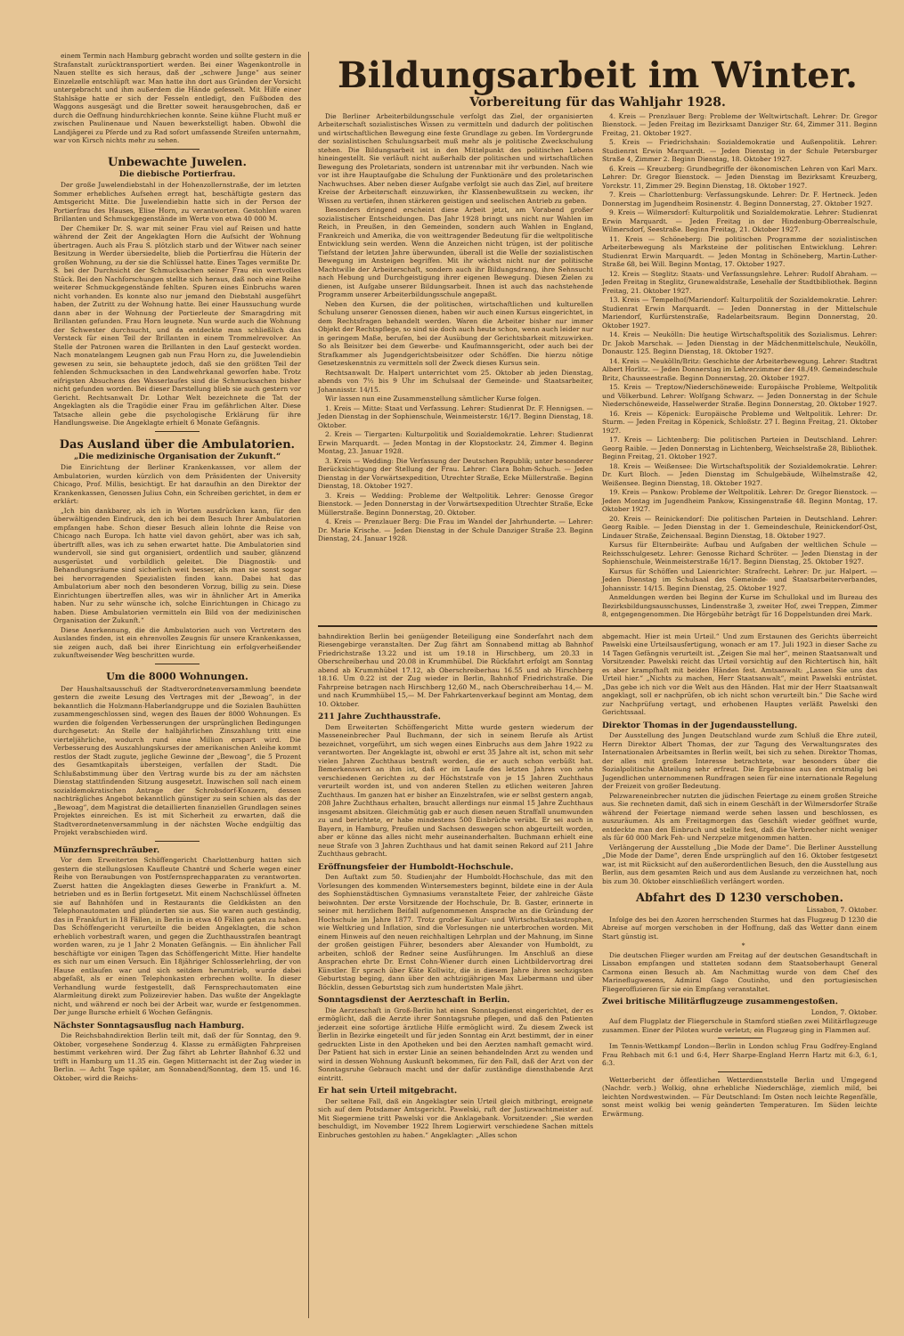einem Termin nach Hamburg gebracht worden und sollte gestern in die Strafanstalt zurücktransportiert werden. Bei einer Wagenkontrolle in Nauen stellte es sich heraus, daß der „schwere Junge“ aus seiner Einzelzelle entschlüpft war. Man hatte ihn dort aus Gründen der Vorsicht untergebracht und ihm außerdem die Hände gefesselt. Mit Hilfe einer Stahlsäge hatte er sich der Fesseln entledigt, den Fußboden des Waggons ausgesägt und die Bretter soweit herausgebrochen, daß er durch die Oeffnung hindurchkriechen konnte. Seine kühne Flucht muß er zwischen Paulinenaue und Nauen bewerkstelligt haben. Obwohl die Landjägerei zu Pferde und zu Rad sofort umfassende Streifen unternahm, war von Kirsch nichts mehr zu sehen.
Unbewachte Juwelen.
Die diebische Portierfrau.
Der große Juwelendiebstahl in der Hohenzollernstraße, der im letzten Sommer erhebliches Aufsehen erregt hat, beschäftigte gestern das Amtsgericht Mitte. Die Juwelendiebin hatte sich in der Person der Portierfrau des Hauses, Elise Horn, zu verantworten. Gestohlen waren Brillanten und Schmuckgegenstände im Werte von etwa 40 000 M.
Der Chemiker Dr. S. war mit seiner Frau viel auf Reisen und hatte während der Zeit der Angeklagten Horn die Aufsicht der Wohnung übertragen. Auch als Frau S. plötzlich starb und der Witwer nach seiner Besitzung in Werder übersiedelte, blieb die Portierfrau die Hüterin der großen Wohnung, zu der sie die Schlüssel hatte. Eines Tages vermißte Dr. S. bei der Durchsicht der Schmucksachen seiner Frau ein wertvolles Stück. Bei den Nachforschungen stellte sich heraus, daß noch eine Reihe weiterer Schmuckgegenstände fehlten. Spuren eines Einbruchs waren nicht vorhanden. Es konnte also nur jemand den Diebstahl ausgeführt haben, der Zutritt zu der Wohnung hatte. Bei einer Haussuchung wurde dann aber in der Wohnung der Portierleute der Smaragdring mit Brillanten gefunden. Frau Horn leugnete. Nun wurde auch die Wohnung der Schwester durchsucht, und da entdeckte man schließlich das Versteck für einen Teil der Brillanten in einem Trommelrevolver. An Stelle der Patronen waren die Brillanten in den Lauf gesteckt worden. Nach monatelangem Leugnen gab nun Frau Horn zu, die Juwelendiebin gewesen zu sein, sie behauptete jedoch, daß sie den größten Teil der fehlenden Schmucksachen in den Landwehrkanal geworfen habe. Trotz eifrigsten Absuchens des Wasserlaufes sind die Schmucksachen bisher nicht gefunden worden. Bei dieser Darstellung blieb sie auch gestern vor Gericht. Rechtsanwalt Dr. Lothar Welt bezeichnete die Tat der Angeklagten als die Tragödie einer Frau im gefährlichen Alter. Diese Tatsache allein gebe die psychologische Erklärung für ihre Handlungsweise. Die Angeklagte erhielt 6 Monate Gefängnis.
Das Ausland über die Ambulatorien.
„Die medizinische Organisation der Zukunft.“
Die Einrichtung der Berliner Krankenkassen, vor allem der Ambulatorien, wurden kürzlich von dem Präsidenten der University Chicago, Prof. Millis, besichtigt. Er hat daraufhin an den Direktor der Krankenkassen, Genossen Julius Cohn, ein Schreiben gerichtet, in dem er erklärt:
„Ich bin dankbarer, als ich in Worten ausdrücken kann, für den überwältigenden Eindruck, den ich bei dem Besuch Ihrer Ambulatorien empfangen habe. Schon dieser Besuch allein lohnte die Reise von Chicago nach Europa. Ich hatte viel davon gehört, aber was ich sah, übertrifft alles, was ich zu sehen erwartet hatte. Die Ambulatorien sind wundervoll, sie sind gut organisiert, ordentlich und sauber, glänzend ausgerüstet und vorbildlich geleitet. Die Diagnostik- und Behandlungsräume sind sicherlich weit besser, als man sie sonst sogar bei hervorragenden Spezialisten finden kann. Dabei hat das Ambulatorium aber noch den besonderen Vorzug, billig zu sein. Diese Einrichtungen übertreffen alles, was wir in ähnlicher Art in Amerika haben. Nur zu sehr wünsche ich, solche Einrichtungen in Chicago zu haben. Diese Ambulatorien vermitteln ein Bild von der medizinischen Organisation der Zukunft.“
Diese Anerkennung, die die Ambulatorien auch von Vertretern des Auslandes finden, ist ein ehrenvolles Zeugnis für unsere Krankenkassen, sie zeigen auch, daß bei ihrer Einrichtung ein erfolgverheißender zukunftweisender Weg beschritten wurde.
Um die 8000 Wohnungen.
Der Haushaltsausschuß der Stadtverordnetenversammlung beendete gestern die zweite Lesung des Vertrages mit der „Bewoag“, in der bekanntlich die Holzmann-Haberlandgruppe und die Sozialen Bauhütten zusammengeschlossen sind, wegen des Baues der 8000 Wohnungen. Es wurden die folgenden Verbesserungen der ursprünglichen Bedingungen durchgesetzt: An Stelle der halbjährlichen Zinszahlung tritt eine vierteljährliche, wodurch rund eine Million erspart wird. Die Verbesserung des Auszahlungskurses der amerikanischen Anleihe kommt restlos der Stadt zugute, jegliche Gewinne der „Bewoag“, die 5 Prozent des Gesamtkapitals übersteigen, verfallen der Stadt. Die Schlußabstimmung über den Vertrag wurde bis zu der am nächsten Dienstag stattfindenden Sitzung ausgesetzt. Inzwischen soll nach einem sozialdemokratischen Antrage der Schrobsdorf-Konzern, dessen nachträgliches Angebot bekanntlich günstiger zu sein schien als das der „Bewoag“, dem Magistrat die detaillierten finanziellen Grundlagen seines Projektes einreichen. Es ist mit Sicherheit zu erwarten, daß die Stadtverordnetenversammlung in der nächsten Woche endgültig das Projekt verabschieden wird.
Münzfernsprechräuber.
Vor dem Erweiterten Schöffengericht Charlottenburg hatten sich gestern die stellungslosen Kaufleute Chantré und Scherle wegen einer Reihe von Beraubungen von Postfernsprechapparaten zu verantworten. Zuerst hatten die Angeklagten dieses Gewerbe in Frankfurt a. M. betrieben und es in Berlin fortgesetzt. Mit einem Nachschlüssel öffneten sie auf Bahnhöfen und in Restaurants die Geldkästen an den Telephonautomaten und plünderten sie aus. Sie waren auch geständig, das in Frankfurt in 18 Fällen, in Berlin in etwa 40 Fällen getan zu haben. Das Schöffengericht verurteilte die beiden Angeklagten, die schon erheblich vorbestraft waren, und gegen die Zuchthausstrafen beantragt worden waren, zu je 1 Jahr 2 Monaten Gefängnis. — Ein ähnlicher Fall beschäftigte vor einigen Tagen das Schöffengericht Mitte. Hier handelte es sich nur um einen Versuch. Ein 18jähriger Schlosserlehrling, der von Hause entlaufen war und sich seitdem herumtrieb, wurde dabei abgefaßt, als er einen Telephonkasten erbrechen wollte. In dieser Verhandlung wurde festgestellt, daß Fernsprechautomaten eine Alarmleitung direkt zum Polizeirevier haben. Das wußte der Angeklagte nicht, und während er noch bei der Arbeit war, wurde er festgenommen. Der junge Bursche erhielt 6 Wochen Gefängnis.
Nächster Sonntagsausflug nach Hamburg.
Die Reichsbahndirektion Berlin teilt mit, daß der für Sonntag, den 9. Oktober, vorgesehene Sonderzug 4. Klasse zu ermäßigten Fahrpreisen bestimmt verkehren wird. Der Zug fährt ab Lehrter Bahnhof 6.32 und trifft in Hamburg um 11.35 ein. Gegen Mitternacht ist der Zug wieder in Berlin. — Acht Tage später, am Sonnabend/Sonntag, dem 15. und 16. Oktober, wird die Reichs-
Bildungsarbeit im Winter.
Vorbereitung für das Wahljahr 1928.
Die Berliner Arbeiterbildungsschule verfolgt das Ziel, der organisierten Arbeiterschaft sozialistisches Wissen zu vermitteln und dadurch der politischen und wirtschaftlichen Bewegung eine feste Grundlage zu geben. Im Vordergrunde der sozialistischen Schulungsarbeit muß mehr als je politische Zweckschulung stehen. Die Bildungsarbeit ist in den Mittelpunkt des politischen Lebens hineingestellt. Sie verläuft nicht außerhalb der politischen und wirtschaftlichen Bewegung des Proletariats, sondern ist untrennbar mit ihr verbunden. Nach wie vor ist ihre Hauptaufgabe die Schulung der Funktionäre und des proletarischen Nachwuchses. Aber neben dieser Aufgabe verfolgt sie auch das Ziel, auf breitere Kreise der Arbeiterschaft einzuwirken, ihr Klassenbewußtsein zu wecken, ihr Wissen zu vertiefen, ihnen stärkeren geistigen und seelischen Antrieb zu geben.
Besonders dringend erscheint diese Arbeit jetzt, am Vorabend großer sozialistischer Entscheidungen. Das Jahr 1928 bringt uns nicht nur Wahlen im Reich, in Preußen, in den Gemeinden, sondern auch Wahlen in England, Frankreich und Amerika, die von weittragender Bedeutung für die weltpolitische Entwicklung sein werden. Wenn die Anzeichen nicht trügen, ist der politische Tiefstand der letzten Jahre überwunden, überall ist die Welle der sozialistischen Bewegung im Ansteigen begriffen. Mit ihr wächst nicht nur der politische Machtwille der Arbeiterschaft, sondern auch ihr Bildungsdrang, ihre Sehnsucht nach Hebung und Durchgeistigung ihrer eigenen Bewegung. Diesen Zielen zu dienen, ist Aufgabe unserer Bildungsarbeit. Ihnen ist auch das nachstehende Programm unserer Arbeiterbildungsschule angepaßt.
Neben den Kursen, die der politischen, wirtschaftlichen und kulturellen Schulung unserer Genossen dienen, haben wir auch einen Kursus eingerichtet, in dem Rechtsfragen behandelt werden. Waren die Arbeiter bisher nur immer Objekt der Rechtspflege, so sind sie doch auch heute schon, wenn auch leider nur in geringem Maße, berufen, bei der Ausübung der Gerichtsbarkeit mitzuwirken. So als Beisitzer bei dem Gewerbe- und Kaufmannsgericht, oder auch bei der Strafkammer als Jugendgerichtsbeisitzer oder Schöffen. Die hierzu nötige Gesetzeskenntnis zu vermitteln soll der Zweck dieses Kursus sein.
Rechtsanwalt Dr. Halpert unterrichtet vom 25. Oktober ab jeden Dienstag, abends von 7½ bis 9 Uhr im Schulsaal der Gemeinde- und Staatsarbeiter, Johannisstr. 14/15.
Wir lassen nun eine Zusammenstellung sämtlicher Kurse folgen.
1. Kreis — Mitte: Staat und Verfassung. Lehrer: Studienrat Dr. F. Hennigsen. — Jeden Dienstag in der Sophienschule, Weinmeisterstr. 16/17. Beginn Dienstag, 18. Oktober.
2. Kreis — Tiergarten: Kulturpolitik und Sozialdemokratie. Lehrer: Studienrat Erwin Marquardt. — Jeden Montag in der Klopstockstr. 24, Zimmer 4. Beginn Montag, 23. Januar 1928.
3. Kreis — Wedding: Die Verfassung der Deutschen Republik; unter besonderer Berücksichtigung der Stellung der Frau. Lehrer: Clara Bohm-Schuch. — Jeden Dienstag in der Vorwärtsexpedition, Utrechter Straße, Ecke Müllerstraße. Beginn Dienstag, 18. Oktober 1927.
3. Kreis — Wedding: Probleme der Weltpolitik. Lehrer: Genosse Gregor Bienstock. — Jeden Donnerstag in der Vorwärtsexpedition Utrechter Straße, Ecke Müllerstraße. Beginn Donnerstag, 20. Oktober.
4. Kreis — Prenzlauer Berg: Die Frau im Wandel der Jahrhunderte. — Lehrer: Dr. Marie Krische. — Jeden Dienstag in der Schule Danziger Straße 23. Beginn Dienstag, 24. Januar 1928.
4. Kreis — Prenzlauer Berg: Probleme der Weltwirtschaft. Lehrer: Dr. Gregor Bienstock. — Jeden Freitag im Bezirksamt Danziger Str. 64, Zimmer 311. Beginn Freitag, 21. Oktober 1927.
5. Kreis — Friedrichshain: Sozialdemokratie und Außenpolitik. Lehrer: Studienrat Erwin Marquardt. — Jeden Dienstag in der Schule Petersburger Straße 4, Zimmer 2. Beginn Dienstag, 18. Oktober 1927.
6. Kreis — Kreuzberg: Grundbegriffe der ökonomischen Lehren von Karl Marx. Lehrer: Dr. Gregor Bienstock. — Jeden Dienstag im Bezirksamt Kreuzberg, Yorckstr. 11, Zimmer 29. Beginn Dienstag, 18. Oktober 1927.
7. Kreis — Charlottenburg: Verfassungskunde. Lehrer: Dr. F. Hertneck. Jeden Donnerstag im Jugendheim Rosinenstr. 4. Beginn Donnerstag, 27. Oktober 1927.
9. Kreis — Wilmersdorf: Kulturpolitik und Sozialdemokratie. Lehrer: Studienrat Erwin Marquardt. — Jeden Freitag in der Hindenburg-Oberrealschule, Wilmersdorf, Seestraße. Beginn Freitag, 21. Oktober 1927.
11. Kreis — Schöneberg: Die politischen Programme der sozialistischen Arbeiterbewegung als Marksteine der politischen Entwicklung. Lehrer: Studienrat Erwin Marquardt. — Jeden Montag in Schöneberg, Martin-Luther-Straße 68, bei Will. Beginn Montag, 17. Oktober 1927.
12. Kreis — Steglitz: Staats- und Verfassungslehre. Lehrer: Rudolf Abraham. — Jeden Freitag in Steglitz, Grunewaldstraße, Lesehalle der Stadtbibliothek. Beginn Freitag, 21. Oktober 1927.
13. Kreis — Tempelhof/Mariendorf: Kulturpolitik der Sozialdemokratie. Lehrer: Studienrat Erwin Marquardt. — Jeden Donnerstag in der Mittelschule Mariendorf, Kurfürstenstraße, Radelarbeitsraum. Beginn Donnerstag, 20. Oktober 1927.
14. Kreis — Neukölln: Die heutige Wirtschaftspolitik des Sozialismus. Lehrer: Dr. Jakob Marschak. — Jeden Dienstag in der Mädchenmittelschule, Neukölln, Donaustr. 125. Beginn Dienstag, 18. Oktober 1927.
14. Kreis — Neukölln/Britz: Geschichte der Arbeiterbewegung. Lehrer: Stadtrat Albert Horlitz. — Jeden Donnerstag im Lehrerzimmer der 48./49. Gemeindeschule Britz, Chausseestraße. Beginn Donnerstag, 20. Oktober 1927.
15. Kreis — Treptow/Niederschöneweide: Europäische Probleme, Weltpolitik und Völkerbund. Lehrer: Wolfgang Schwarz. — Jeden Donnerstag in der Schule Niederschöneweide, Hasselwerder Straße. Beginn Donnerstag, 20. Oktober 1927.
16. Kreis — Köpenick: Europäische Probleme und Weltpolitik. Lehrer: Dr. Sturm. — Jeden Freitag in Köpenick, Schloßstr. 27 I. Beginn Freitag, 21. Oktober 1927.
17. Kreis — Lichtenberg: Die politischen Parteien in Deutschland. Lehrer: Georg Raible. — Jeden Donnerstag in Lichtenberg, Weichselstraße 28, Bibliothek. Beginn Freitag, 21. Oktober 1927.
18. Kreis — Weißensee: Die Wirtschaftspolitik der Sozialdemokratie. Lehrer: Dr. Kurt Bloch. — Jeden Dienstag im Schulgebäude, Wilhelmstraße 42, Weißensee. Beginn Dienstag, 18. Oktober 1927.
19. Kreis — Pankow: Probleme der Weltpolitik. Lehrer: Dr. Gregor Bienstock. — Jeden Montag im Jugendheim Pankow, Kissingenstraße 48. Beginn Montag, 17. Oktober 1927.
20. Kreis — Reinickendorf: Die politischen Parteien in Deutschland. Lehrer: Georg Raible. — Jeden Dienstag in der 1. Gemeindeschule, Reinickendorf-Ost, Lindauer Straße, Zeichensaal. Beginn Dienstag, 18. Oktober 1927.
Kursus für Elternbeiräte: Aufbau und Aufgaben der weltlichen Schule — Reichsschulgesetz. Lehrer: Genosse Richard Schröter. — Jeden Dienstag in der Sophienschule, Weinmeisterstraße 16/17. Beginn Dienstag, 25. Oktober 1927.
Kursus für Schöffen und Laienrichter: Strafrecht. Lehrer: Dr. jur. Halpert. — Jeden Dienstag im Schulsaal des Gemeinde- und Staatsarbeiterverbandes, Johannisstr. 14/15. Beginn Dienstag, 25. Oktober 1927.
Anmeldungen werden bei Beginn der Kurse im Schullokal und im Bureau des Bezirksbildungsausschusses, Lindenstraße 3, zweiter Hof, zwei Treppen, Zimmer 8, entgegengenommen. Die Hörgebühr beträgt für 16 Doppelstunden drei Mark.
bahndirektion Berlin bei genügender Beteiligung eine Sonderfahrt nach dem Riesengebirge veranstalten. Der Zug fährt am Sonnabend mittag ab Bahnhof Friedrichstraße 13.22 und ist um 19.18 in Hirschberg, um 20.33 in Oberschreiberhau und 20.08 in Krummhübel. Die Rückfahrt erfolgt am Sonntag abend ab Krummhübel 17.12, ab Oberschreiberhau 16.55 und ab Hirschberg 18.16. Um 0.22 ist der Zug wieder in Berlin, Bahnhof Friedrichstraße. Die Fahrpreise betragen nach Hirschberg 12,60 M., nach Oberschreiberhau 14,— M. und nach Krummhübel 15,— M. Der Fahrkartenverkauf beginnt am Montag, dem 10. Oktober.
211 Jahre Zuchthausstrafe.
Dem Erweiterten Schöffengericht Mitte wurde gestern wiederum der Masseneinbrecher Paul Buchmann, der sich in seinem Berufe als Artist bezeichnet, vorgeführt, um sich wegen eines Einbruchs aus dem Jahre 1922 zu verantworten. Der Angeklagte ist, obwohl er erst 35 Jahre alt ist, schon mit sehr vielen Jahren Zuchthaus bestraft worden, die er auch schon verbüßt hat. Bemerkenswert an ihm ist, daß er im Laufe des letzten Jahres von zehn verschiedenen Gerichten zu der Höchststrafe von je 15 Jahren Zuchthaus verurteilt worden ist, und von anderen Stellen zu etlichen weiteren Jahren Zuchthaus. Im ganzen hat er bisher an Einzelstrafen, wie er selbst gestern angab, 208 Jahre Zuchthaus erhalten, braucht allerdings nur einmal 15 Jahre Zuchthaus insgesamt absitzen. Gleichmütig gab er auch diesen neuen Straffall unumwunden zu und berichtete, er habe mindestens 500 Einbrüche verübt. Er sei auch in Bayern, in Hamburg, Preußen und Sachsen deswegen schon abgeurteilt worden, aber er könne das alles nicht mehr auseinanderhalten. Buchmann erhielt eine neue Strafe von 3 Jahren Zuchthaus und hat damit seinen Rekord auf 211 Jahre Zuchthaus gebracht.
Eröffnungsfeier der Humboldt-Hochschule.
Den Auftakt zum 50. Studienjahr der Humboldt-Hochschule, das mit den Vorlesungen des kommenden Wintersemesters beginnt, bildete eine in der Aula des Sophienstädtischen Gymnasiums veranstaltete Feier, der zahlreiche Gäste beiwohnten. Der erste Vorsitzende der Hochschule, Dr. B. Gaster, erinnerte in seiner mit herzlichem Beifall aufgenommenen Ansprache an die Gründung der Hochschule im Jahre 1877. Trotz großer Kultur- und Wirtschaftskatastrophen, wie Weltkrieg und Inflation, sind die Vorlesungen nie unterbrochen worden. Mit einem Hinweis auf den neuen reichhaltigen Lehrplan und der Mahnung, im Sinne der großen geistigen Führer, besonders aber Alexander von Humboldt, zu arbeiten, schloß der Redner seine Ausführungen. Im Anschluß an diese Ansprachen ehrte Dr. Ernst Cohn-Wiener durch einen Lichtbildervortrag drei Künstler. Er sprach über Käte Kollwitz, die in diesem Jahre ihren sechzigsten Geburtstag beging, dann über den achtzigjährigen Max Liebermann und über Böcklin, dessen Geburtstag sich zum hundertsten Male jährt.
Sonntagsdienst der Aerzteschaft in Berlin.
Die Aerzteschaft in Groß-Berlin hat einen Sonntagsdienst eingerichtet, der es ermöglicht, daß die Aerzte ihrer Sonntagsruhe pflegen, und daß den Patienten jederzeit eine sofortige ärztliche Hilfe ermöglicht wird. Zu diesem Zweck ist Berlin in Bezirke eingeteilt und für jeden Sonntag ein Arzt bestimmt, der in einer gedruckten Liste in den Apotheken und bei den Aerzten namhaft gemacht wird. Der Patient hat sich in erster Linie an seinen behandelnden Arzt zu wenden und wird in dessen Wohnung Auskunft bekommen, für den Fall, daß der Arzt von der Sonntagsruhe Gebrauch macht und der dafür zuständige diensthabende Arzt eintritt.
Er hat sein Urteil mitgebracht.
Der seltene Fall, daß ein Angeklagter sein Urteil gleich mitbringt, ereignete sich auf dem Potsdamer Amtsgericht. Pawelski, ruft der Justizwachtmeister auf. Mit Siegermiene tritt Pawelski vor die Anklagebank. Vorsitzender: „Sie werden beschuldigt, im November 1922 Ihrem Logierwirt verschiedene Sachen mittels Einbruches gestohlen zu haben.“ Angeklagter: „Alles schon
abgemacht. Hier ist mein Urteil.“ Und zum Erstaunen des Gerichts überreicht Pawelski eine Urteilsausfertigung, wonach er am 17. Juli 1923 in dieser Sache zu 14 Tagen Gefängnis verurteilt ist. „Zeigen Sie mal her“, meinen Staatsanwalt und Vorsitzender. Pawelski reicht das Urteil vorsichtig auf den Richtertisch hin, hält es aber krampfhaft mit beiden Händen fest. Amtsanwalt: „Lassen Sie uns das Urteil hier.“ „Nichts zu machen, Herr Staatsanwalt“, meint Pawelski entrüstet. „Das gebe ich nich vor die Welt aus den Händen. Hat mir der Herr Staatsanwalt angeklagt, soll er nachprüfen, ob ich nicht schon verurteilt bin.“ Die Sache wird zur Nachprüfung vertagt, und erhobenen Hauptes verläßt Pawelski den Gerichtssaal.
Direktor Thomas in der Jugendausstellung.
Der Ausstellung des Jungen Deutschland wurde zum Schluß die Ehre zuteil, Herrn Direktor Albert Thomas, der zur Tagung des Verwaltungsrates des Internationalen Arbeitsamtes in Berlin weilt, bei sich zu sehen. Direktor Thomas, der alles mit großem Interesse betrachtete, war besonders über die Sozialpolitische Abteilung sehr erfreut. Die Ergebnisse aus den erstmalig bei Jugendlichen unternommenen Rundfragen seien für eine internationale Regelung der Freizeit von großer Bedeutung.
Pelzwareneinbrecher nutzten die jüdischen Feiertage zu einem großen Streiche aus. Sie rechneten damit, daß sich in einem Geschäft in der Wilmersdorfer Straße während der Feiertage niemand werde sehen lassen und beschlossen, es auszuräumen. Als am Freitagmorgen das Geschäft wieder geöffnet wurde, entdeckte man den Einbruch und stellte fest, daß die Verbrecher nicht weniger als für 60 000 Mark Feh- und Nerzpelze mitgenommen hatten.
Verlängerung der Ausstellung „Die Mode der Dame“. Die Berliner Ausstellung „Die Mode der Dame“, deren Ende ursprünglich auf den 16. Oktober festgesetzt war, ist mit Rücksicht auf den außerordentlichen Besuch, den die Ausstellung aus Berlin, aus dem gesamten Reich und aus dem Auslande zu verzeichnen hat, noch bis zum 30. Oktober einschließlich verlängert worden.
Abfahrt des D 1230 verschoben.
Lissabon, 7. Oktober.
Infolge des bei den Azoren herrschenden Sturmes hat das Flugzeug D 1230 die Abreise auf morgen verschoben in der Hoffnung, daß das Wetter dann einem Start günstig ist.
*
Die deutschen Flieger wurden am Freitag auf der deutschen Gesandtschaft in Lissabon empfangen und statteten sodann dem Staatsoberhaupt General Carmona einen Besuch ab. Am Nachmittag wurde von dem Chef des Marineflugwesens, Admiral Gago Coutinho, und den portugiesischen Fliegeroffizieren für sie ein Empfang veranstaltet.
Zwei britische Militärflugzeuge zusammengestoßen.
London, 7. Oktober.
Auf dem Flugplatz der Fliegerschule in Stamford stießen zwei Militärflugzeuge zusammen. Einer der Piloten wurde verletzt; ein Flugzeug ging in Flammen auf.
Im Tennis-Wettkampf London—Berlin in London schlug Frau Godfrey-England Frau Rehbach mit 6:1 und 6:4, Herr Sharpe-England Herrn Hartz mit 6:3, 6:1, 6:3.
Wetterbericht der öffentlichen Wetterdienststelle Berlin und Umgegend (Nachdr. verb.) Wolkig, ohne erhebliche Niederschläge, ziemlich mild, bei leichten Nordwestwinden. — Für Deutschland: Im Osten noch leichte Regenfälle, sonst meist wolkig bei wenig geänderten Temperaturen. Im Süden leichte Erwärmung.